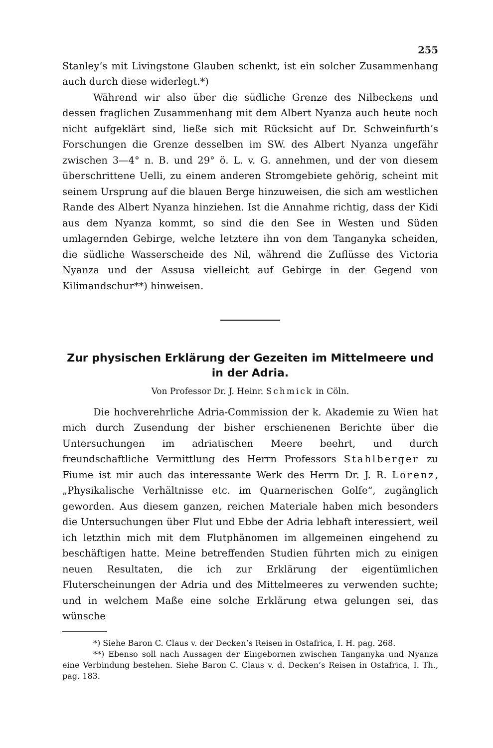255
Stanley’s mit Livingstone Glauben schenkt, ist ein solcher Zusammenhang auch durch diese widerlegt.*)
Während wir also über die südliche Grenze des Nilbeckens und dessen fraglichen Zusammenhang mit dem Albert Nyanza auch heute noch nicht aufgeklärt sind, ließe sich mit Rücksicht auf Dr. Schweinfurth’s Forschungen die Grenze desselben im SW. des Albert Nyanza ungefähr zwischen 3—4° n. B. und 29° ö. L. v. G. annehmen, und der von diesem überschrittene Uelli, zu einem anderen Stromgebiete gehörig, scheint mit seinem Ursprung auf die blauen Berge hinzuweisen, die sich am westlichen Rande des Albert Nyanza hinziehen. Ist die Annahme richtig, dass der Kidi aus dem Nyanza kommt, so sind die den See in Westen und Süden umlagernden Gebirge, welche letztere ihn von dem Tanganyka scheiden, die südliche Wasserscheide des Nil, während die Zuflüsse des Victoria Nyanza und der Assusa vielleicht auf Gebirge in der Gegend von Kilimandschur**) hinweisen.
Zur physischen Erklärung der Gezeiten im Mittelmeere und in der Adria.
Von Professor Dr. J. Heinr. Schmick in Cöln.
Die hochverehrliche Adria-Commission der k. Akademie zu Wien hat mich durch Zusendung der bisher erschienenen Berichte über die Untersuchungen im adriatischen Meere beehrt, und durch freundschaftliche Vermittlung des Herrn Professors Stahlberger zu Fiume ist mir auch das interessante Werk des Herrn Dr. J. R. Lorenz, „Physikalische Verhältnisse etc. im Quarnerischen Golfe“, zugänglich geworden. Aus diesem ganzen, reichen Materiale haben mich besonders die Untersuchungen über Flut und Ebbe der Adria lebhaft interessiert, weil ich letzthin mich mit dem Flutphänomen im allgemeinen eingehend zu beschäftigen hatte. Meine betreffenden Studien führten mich zu einigen neuen Resultaten, die ich zur Erklärung der eigentümlichen Fluterscheinungen der Adria und des Mittelmeeres zu verwenden suchte; und in welchem Maße eine solche Erklärung etwa gelungen sei, das wünsche
*) Siehe Baron C. Claus v. der Decken’s Reisen in Ostafrica, I. H. pag. 268.
**) Ebenso soll nach Aussagen der Eingebornen zwischen Tanganyka und Nyanza eine Verbindung bestehen. Siehe Baron C. Claus v. d. Decken’s Reisen in Ostafrica, I. Th., pag. 183.